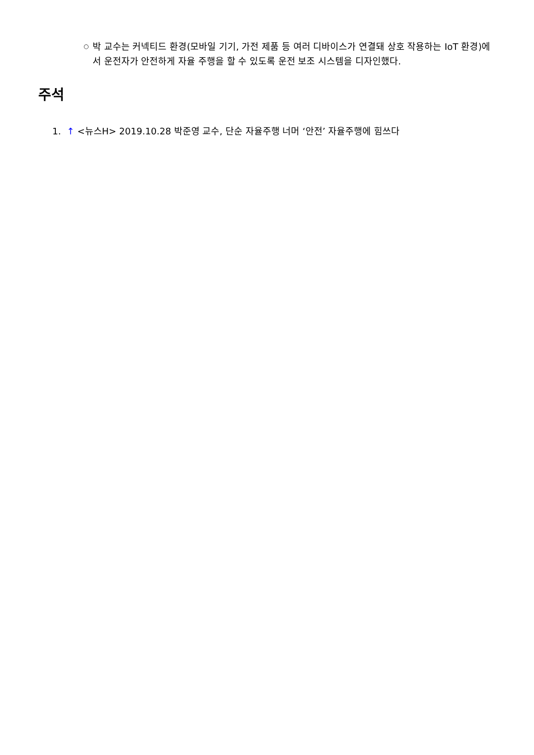○ 박 교수는 커넥티드 환경(모바일 기기, 가전 제품 등 여러 디바이스가 연결돼 상호 작용하는 IoT 환경)에서 운전자가 안전하게 자율 주행을 할 수 있도록 운전 보조 시스템을 디자인했다.
주석
1. ↑ <뉴스H> 2019.10.28 박준영 교수, 단순 자율주행 너머 ‘안전’ 자율주행에 힘쓰다